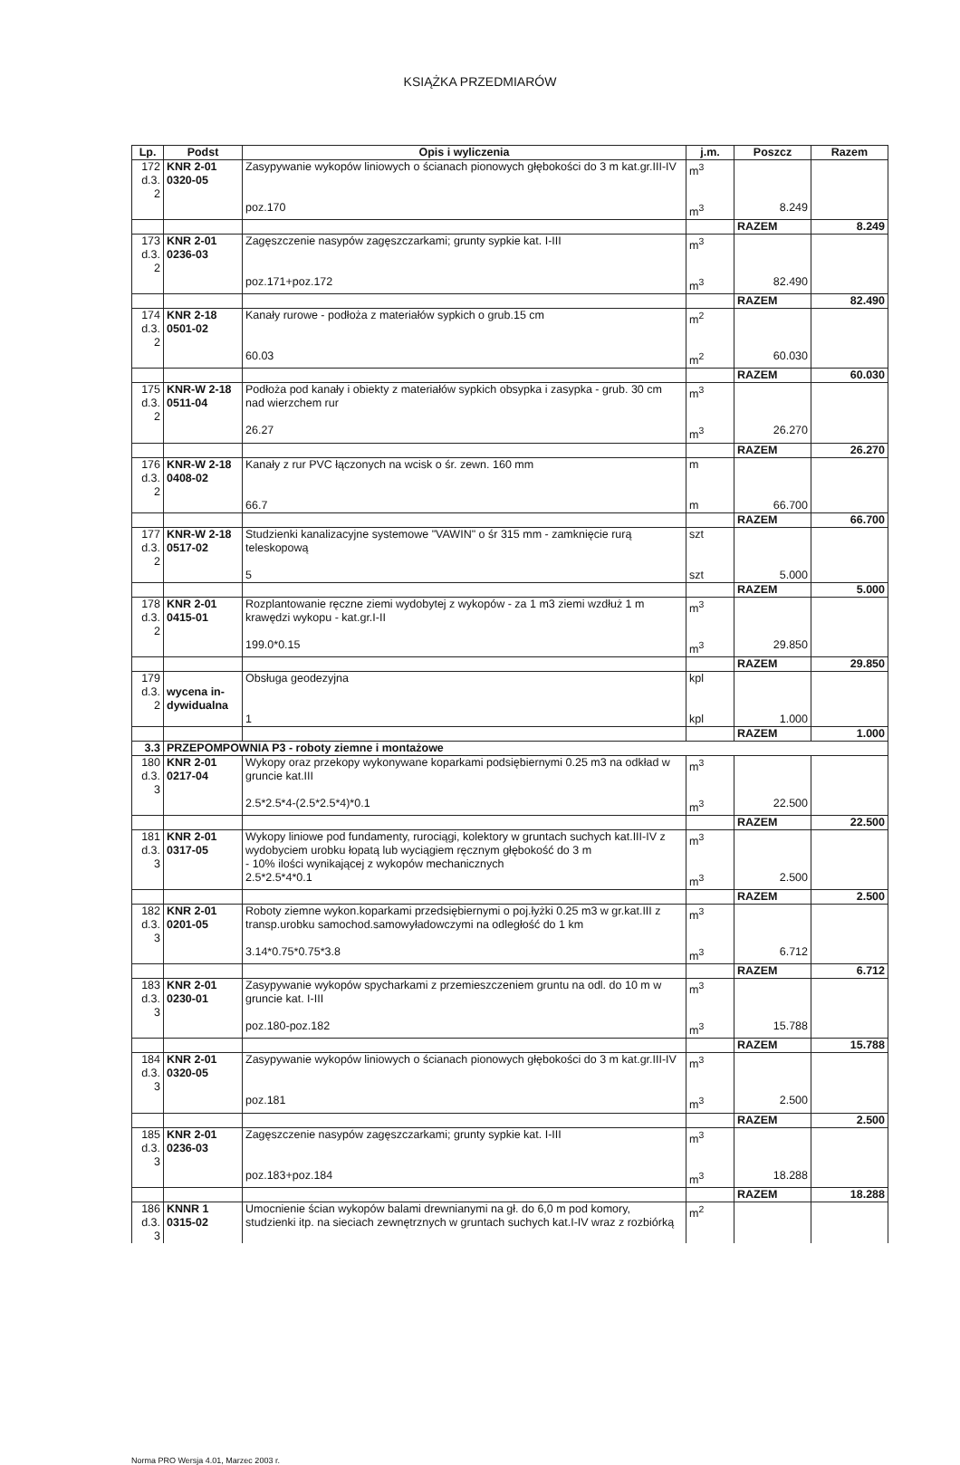KSIĄŻKA PRZEDMIARÓW
| Lp. | Podst | Opis i wyliczenia | j.m. | Poszcz | Razem |
| --- | --- | --- | --- | --- | --- |
| 172 d.3. 2 | KNR 2-01 0320-05 | Zasypywanie wykopów liniowych o ścianach pionowych głębokości do 3 m kat.gr.III-IV | m<sup>3</sup> | | |
| | | poz.170 | m<sup>3</sup> | 8.249 | |
| | | | | RAZEM | 8.249 |
| 173 d.3. 2 | KNR 2-01 0236-03 | Zagęszczenie nasypów zagęszczarkami; grunty sypkie kat. I-III | m<sup>3</sup> | | |
| | | poz.171+poz.172 | m<sup>3</sup> | 82.490 | |
| | | | | RAZEM | 82.490 |
| 174 d.3. 2 | KNR 2-18 0501-02 | Kanały rurowe - podłoża z materiałów sypkich o grub.15 cm | m<sup>2</sup> | | |
| | | 60.03 | m<sup>2</sup> | 60.030 | |
| | | | | RAZEM | 60.030 |
| 175 d.3. 2 | KNR-W 2-18 0511-04 | Podłoża pod kanały i obiekty z materiałów sypkich obsypka i zasypka - grub. 30 cm nad wierzchem rur | m<sup>3</sup> | | |
| | | 26.27 | m<sup>3</sup> | 26.270 | |
| | | | | RAZEM | 26.270 |
| 176 d.3. 2 | KNR-W 2-18 0408-02 | Kanały z rur PVC łączonych na wcisk o śr. zewn. 160 mm | m | | |
| | | 66.7 | m | 66.700 | |
| | | | | RAZEM | 66.700 |
| 177 d.3. 2 | KNR-W 2-18 0517-02 | Studzienki kanalizacyjne systemowe "VAWIN" o śr 315 mm - zamknięcie rurą teleskopową | szt | | |
| | | 5 | szt | 5.000 | |
| | | | | RAZEM | 5.000 |
| 178 d.3. 2 | KNR 2-01 0415-01 | Rozplantowanie ręczne ziemi wydobytej z wykopów - za 1 m3 ziemi wzdłuż 1 m krawędzi wykopu - kat.gr.I-II | m<sup>3</sup> | | |
| | | 199.0*0.15 | m<sup>3</sup> | 29.850 | |
| | | | | RAZEM | 29.850 |
| 179 d.3. 2 | wycena in- dywidualna | Obsługa geodezyjna | kpl | | |
| | | 1 | kpl | 1.000 | |
| | | | | RAZEM | 1.000 |
| 3.3 | PRZEPOMPOWNIA P3 - roboty ziemne i montażowe | | | | |
| 180 d.3. 3 | KNR 2-01 0217-04 | Wykopy oraz przekopy wykonywane koparkami podsiębiernymi 0.25 m3 na odkład w gruncie kat.III | m<sup>3</sup> | | |
| | | 2.5*2.5*4-(2.5*2.5*4)*0.1 | m<sup>3</sup> | 22.500 | |
| | | | | RAZEM | 22.500 |
| 181 d.3. 3 | KNR 2-01 0317-05 | Wykopy liniowe pod fundamenty, rurociągi, kolektory w gruntach suchych kat.III-IV z wydobyciem urobku łopatą lub wyciągiem ręcznym głębokość do 3 m - 10% ilości wynikającej z wykopów mechanicznych | m<sup>3</sup> | | |
| | | 2.5*2.5*4*0.1 | m<sup>3</sup> | 2.500 | |
| | | | | RAZEM | 2.500 |
| 182 d.3. 3 | KNR 2-01 0201-05 | Roboty ziemne wykon.koparkami przedsiębiernymi o poj.łyżki 0.25 m3 w gr.kat.III z transp.urobku samochod.samowyładowczymi na odległość do 1 km | m<sup>3</sup> | | |
| | | 3.14*0.75*0.75*3.8 | m<sup>3</sup> | 6.712 | |
| | | | | RAZEM | 6.712 |
| 183 d.3. 3 | KNR 2-01 0230-01 | Zasypywanie wykopów spycharkami z przemieszczeniem gruntu na odl. do 10 m w gruncie kat. I-III | m<sup>3</sup> | | |
| | | poz.180-poz.182 | m<sup>3</sup> | 15.788 | |
| | | | | RAZEM | 15.788 |
| 184 d.3. 3 | KNR 2-01 0320-05 | Zasypywanie wykopów liniowych o ścianach pionowych głębokości do 3 m kat.gr.III-IV | m<sup>3</sup> | | |
| | | poz.181 | m<sup>3</sup> | 2.500 | |
| | | | | RAZEM | 2.500 |
| 185 d.3. 3 | KNR 2-01 0236-03 | Zagęszczenie nasypów zagęszczarkami; grunty sypkie kat. I-III | m<sup>3</sup> | | |
| | | poz.183+poz.184 | m<sup>3</sup> | 18.288 | |
| | | | | RAZEM | 18.288 |
| 186 d.3. 3 | KNNR 1 0315-02 | Umocnienie ścian wykopów balami drewnianymi na gł. do 6,0 m pod komory, studzienki itp. na sieciach zewnętrznych w gruntach suchych kat.I-IV wraz z rozbiórką | m<sup>2</sup> | | |
Norma PRO Wersja 4.01, Marzec 2003 r.